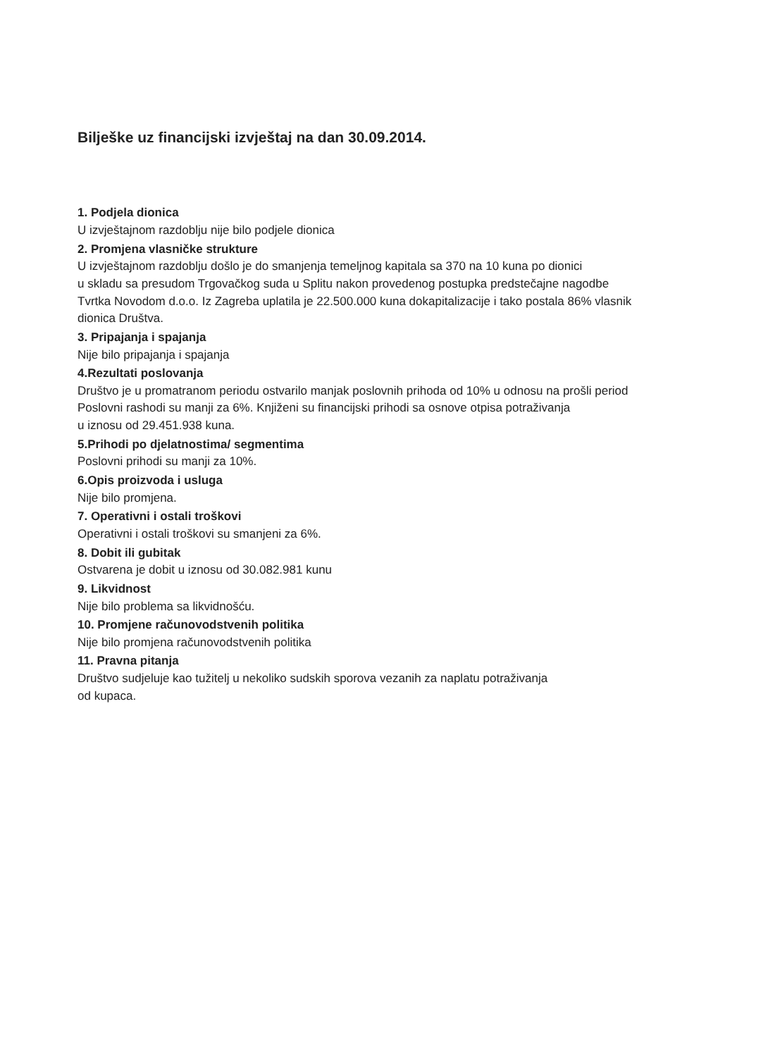Bilješke uz financijski izvještaj na dan 30.09.2014.
1. Podjela dionica
U izvještajnom razdoblju nije bilo podjele dionica
2. Promjena vlasničke strukture
U izvještajnom razdoblju došlo je do smanjenja temeljnog kapitala sa 370 na 10 kuna po dionici
u skladu sa presudom Trgovačkog suda u Splitu nakon provedenog postupka predstečajne nagodbe
Tvrtka Novodom d.o.o. Iz Zagreba uplatila je 22.500.000 kuna dokapitalizacije i tako postala 86% vlasnik
dionica Društva.
3. Pripajanja i spajanja
Nije bilo pripajanja i spajanja
4.Rezultati poslovanja
Društvo je u promatranom periodu ostvarilo manjak poslovnih prihoda od 10% u odnosu na prošli period
Poslovni rashodi su manji za 6%. Knjiženi su financijski prihodi sa osnove otpisa potraživanja
u iznosu od 29.451.938 kuna.
5.Prihodi po djelatnostima/ segmentima
Poslovni prihodi su manji za 10%.
6.Opis proizvoda i usluga
Nije bilo promjena.
7. Operativni i ostali troškovi
Operativni i ostali troškovi su smanjeni za 6%.
8. Dobit ili gubitak
Ostvarena je dobit u iznosu od 30.082.981 kunu
9. Likvidnost
Nije bilo problema sa likvidnošću.
10. Promjene računovodstvenih politika
Nije bilo promjena računovodstvenih politika
11. Pravna pitanja
Društvo sudjeluje kao tužitelj u nekoliko sudskih sporova vezanih za naplatu potraživanja
od kupaca.